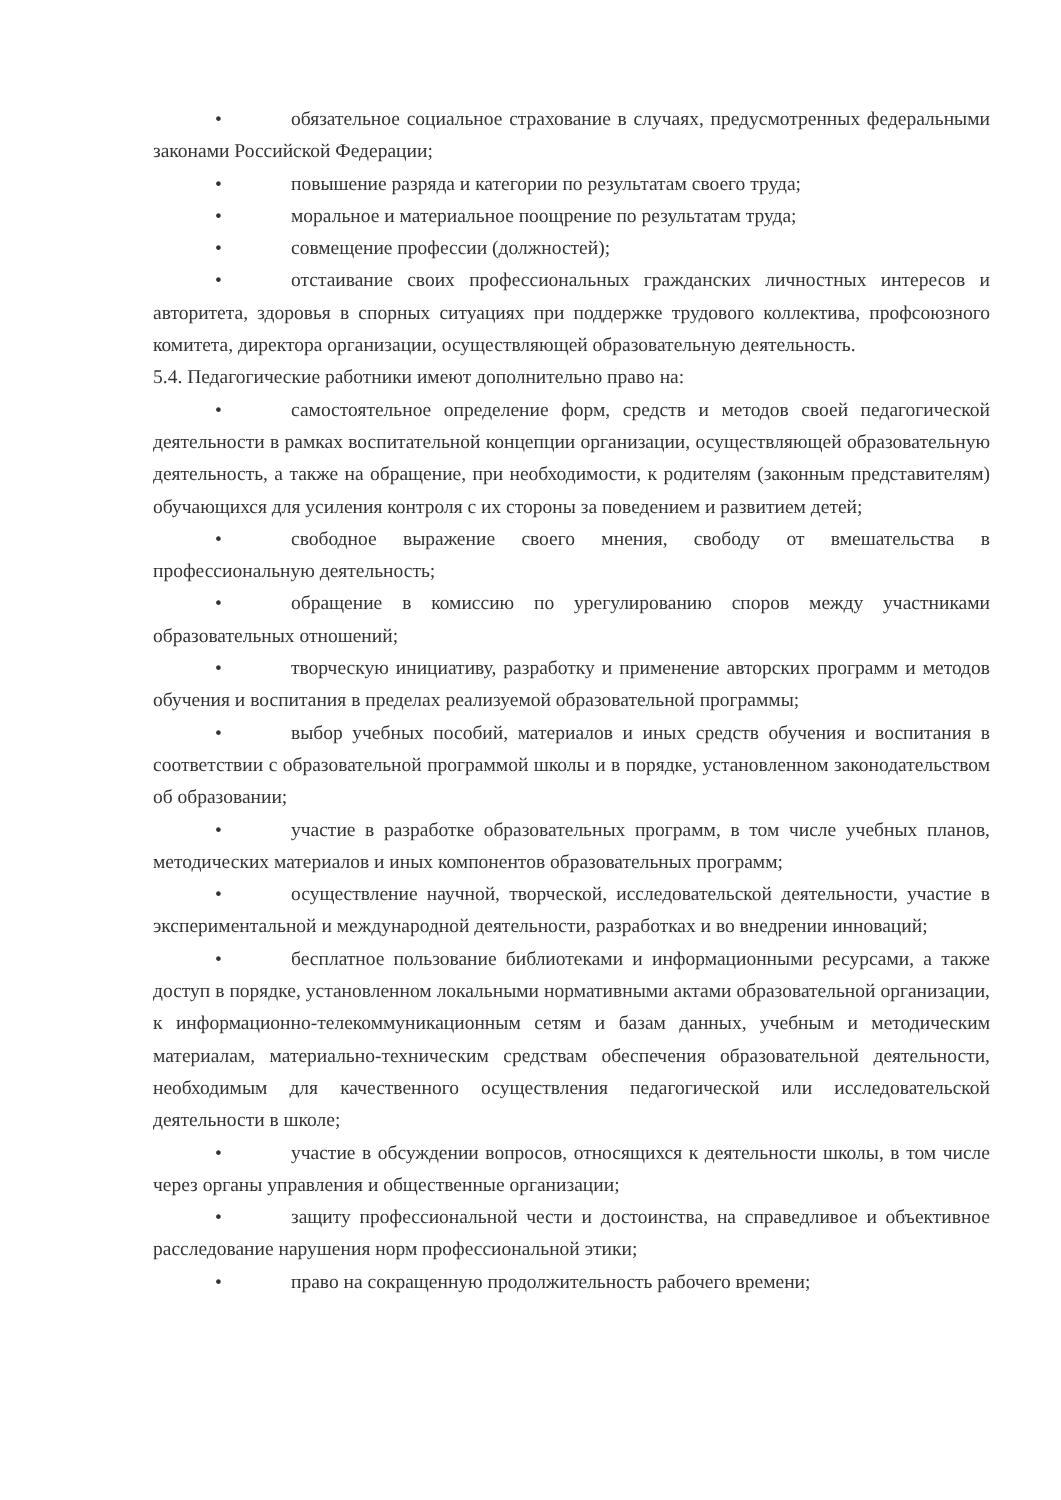• обязательное социальное страхование в случаях, предусмотренных федеральными законами Российской Федерации;
• повышение разряда и категории по результатам своего труда;
• моральное и материальное поощрение по результатам труда;
• совмещение профессии (должностей);
• отстаивание своих профессиональных гражданских личностных интересов и авторитета, здоровья в спорных ситуациях при поддержке трудового коллектива, профсоюзного комитета, директора организации, осуществляющей образовательную деятельность.
5.4. Педагогические работники имеют дополнительно право на:
• самостоятельное определение форм, средств и методов своей педагогической деятельности в рамках воспитательной концепции организации, осуществляющей образовательную деятельность, а также на обращение, при необходимости, к родителям (законным представителям) обучающихся для усиления контроля с их стороны за поведением и развитием детей;
• свободное выражение своего мнения, свободу от вмешательства в профессиональную деятельность;
• обращение в комиссию по урегулированию споров между участниками образовательных отношений;
• творческую инициативу, разработку и применение авторских программ и методов обучения и воспитания в пределах реализуемой образовательной программы;
• выбор учебных пособий, материалов и иных средств обучения и воспитания в соответствии с образовательной программой школы и в порядке, установленном законодательством об образовании;
• участие в разработке образовательных программ, в том числе учебных планов, методических материалов и иных компонентов образовательных программ;
• осуществление научной, творческой, исследовательской деятельности, участие в экспериментальной и международной деятельности, разработках и во внедрении инноваций;
• бесплатное пользование библиотеками и информационными ресурсами, а также доступ в порядке, установленном локальными нормативными актами образовательной организации, к информационно-телекоммуникационным сетям и базам данных, учебным и методическим материалам, материально-техническим средствам обеспечения образовательной деятельности, необходимым для качественного осуществления педагогической или исследовательской деятельности в школе;
• участие в обсуждении вопросов, относящихся к деятельности школы, в том числе через органы управления и общественные организации;
• защиту профессиональной чести и достоинства, на справедливое и объективное расследование нарушения норм профессиональной этики;
• право на сокращенную продолжительность рабочего времени;